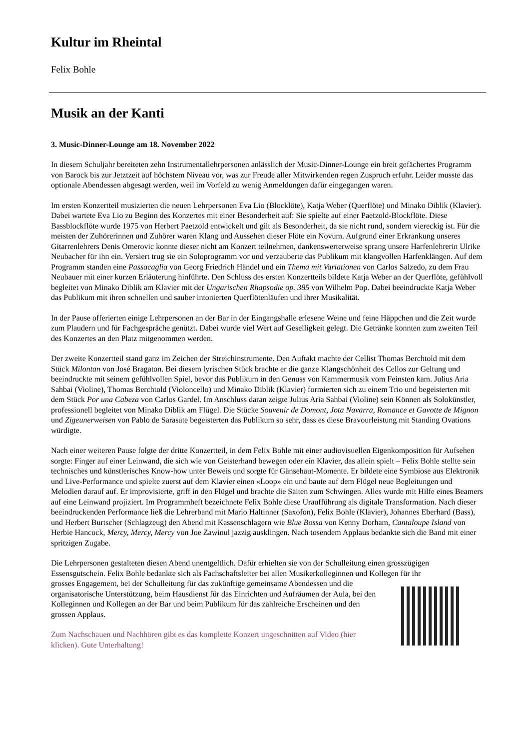Kultur im Rheintal
Felix Bohle
Musik an der Kanti
3. Music-Dinner-Lounge am 18. November 2022
In diesem Schuljahr bereiteten zehn Instrumentallehrpersonen anlässlich der Music-Dinner-Lounge ein breit gefächertes Programm von Barock bis zur Jetztzeit auf höchstem Niveau vor, was zur Freude aller Mitwirkenden regen Zuspruch erfuhr. Leider musste das optionale Abendessen abgesagt werden, weil im Vorfeld zu wenig Anmeldungen dafür eingegangen waren.
Im ersten Konzertteil musizierten die neuen Lehrpersonen Eva Lio (Blocklöte), Katja Weber (Querflöte) und Minako Diblik (Klavier). Dabei wartete Eva Lio zu Beginn des Konzertes mit einer Besonderheit auf: Sie spielte auf einer Paetzold-Blockflöte. Diese Bassblockflöte wurde 1975 von Herbert Paetzold entwickelt und gilt als Besonderheit, da sie nicht rund, sondern viereckig ist. Für die meisten der Zuhörerinnen und Zuhörer waren Klang und Aussehen dieser Flöte ein Novum. Aufgrund einer Erkrankung unseres Gitarrenlehrers Denis Omerovic konnte dieser nicht am Konzert teilnehmen, dankenswerterweise sprang unsere Harfenlehrerin Ulrike Neubacher für ihn ein. Versiert trug sie ein Soloprogramm vor und verzauberte das Publikum mit klangvollen Harfenklängen. Auf dem Programm standen eine Passacaglia von Georg Friedrich Händel und ein Thema mit Variationen von Carlos Salzedo, zu dem Frau Neubauer mit einer kurzen Erläuterung hinführte. Den Schluss des ersten Konzertteils bildete Katja Weber an der Querflöte, gefühlvoll begleitet von Minako Diblik am Klavier mit der Ungarischen Rhapsodie op. 385 von Wilhelm Pop. Dabei beeindruckte Katja Weber das Publikum mit ihren schnellen und sauber intonierten Querflötenläufen und ihrer Musikalität.
In der Pause offerierten einige Lehrpersonen an der Bar in der Eingangshalle erlesene Weine und feine Häppchen und die Zeit wurde zum Plaudern und für Fachgespräche genützt. Dabei wurde viel Wert auf Geselligkeit gelegt. Die Getränke konnten zum zweiten Teil des Konzertes an den Platz mitgenommen werden.
Der zweite Konzertteil stand ganz im Zeichen der Streichinstrumente. Den Auftakt machte der Cellist Thomas Berchtold mit dem Stück Milontan von José Bragaton. Bei diesem lyrischen Stück brachte er die ganze Klangschönheit des Cellos zur Geltung und beeindruckte mit seinem gefühlvollen Spiel, bevor das Publikum in den Genuss von Kammermusik vom Feinsten kam. Julius Aria Sahbai (Violine), Thomas Berchtold (Violoncello) und Minako Diblik (Klavier) formierten sich zu einem Trio und begeisterten mit dem Stück Por una Cabeza von Carlos Gardel. Im Anschluss daran zeigte Julius Aria Sahbai (Violine) sein Können als Solokünstler, professionell begleitet von Minako Diblik am Flügel. Die Stücke Souvenir de Domont, Jota Navarra, Romance et Gavotte de Mignon und Zigeunerweisen von Pablo de Sarasate begeisterten das Publikum so sehr, dass es diese Bravourleistung mit Standing Ovations würdigte.
Nach einer weiteren Pause folgte der dritte Konzertteil, in dem Felix Bohle mit einer audiovisuellen Eigenkomposition für Aufsehen sorgte: Finger auf einer Leinwand, die sich wie von Geisterhand bewegen oder ein Klavier, das allein spielt – Felix Bohle stellte sein technisches und künstlerisches Know-how unter Beweis und sorgte für Gänsehaut-Momente. Er bildete eine Symbiose aus Elektronik und Live-Performance und spielte zuerst auf dem Klavier einen «Loop» ein und baute auf dem Flügel neue Begleitungen und Melodien darauf auf. Er improvisierte, griff in den Flügel und brachte die Saiten zum Schwingen. Alles wurde mit Hilfe eines Beamers auf eine Leinwand projiziert. Im Programmheft bezeichnete Felix Bohle diese Uraufführung als digitale Transformation. Nach dieser beeindruckenden Performance ließ die Lehrerband mit Mario Haltinner (Saxofon), Felix Bohle (Klavier), Johannes Eberhard (Bass), und Herbert Burtscher (Schlagzeug) den Abend mit Kassenschlagern wie Blue Bossa von Kenny Dorham, Cantaloupe Island von Herbie Hancock, Mercy, Mercy, Mercy von Joe Zawinul jazzig ausklingen. Nach tosendem Applaus bedankte sich die Band mit einer spritzigen Zugabe.
Die Lehrpersonen gestalteten diesen Abend unentgeltlich. Dafür erhielten sie von der Schulleitung einen grosszügigen Essensgutschein. Felix Bohle bedankte sich als Fachschaftsleiter bei allen Musikerkolleginnen und Kollegen für ihr
grosses Engagement, bei der Schulleitung für das zukünftige gemeinsame Abendessen und die organisatorische Unterstützung, beim Hausdienst für das Einrichten und Aufräumen der Aula, bei den Kolleginnen und Kollegen an der Bar und beim Publikum für das zahlreiche Erscheinen und den grossen Applaus.
Zum Nachschauen und Nachhören gibt es das komplette Konzert ungeschnitten auf Video (hier klicken). Gute Unterhaltung!